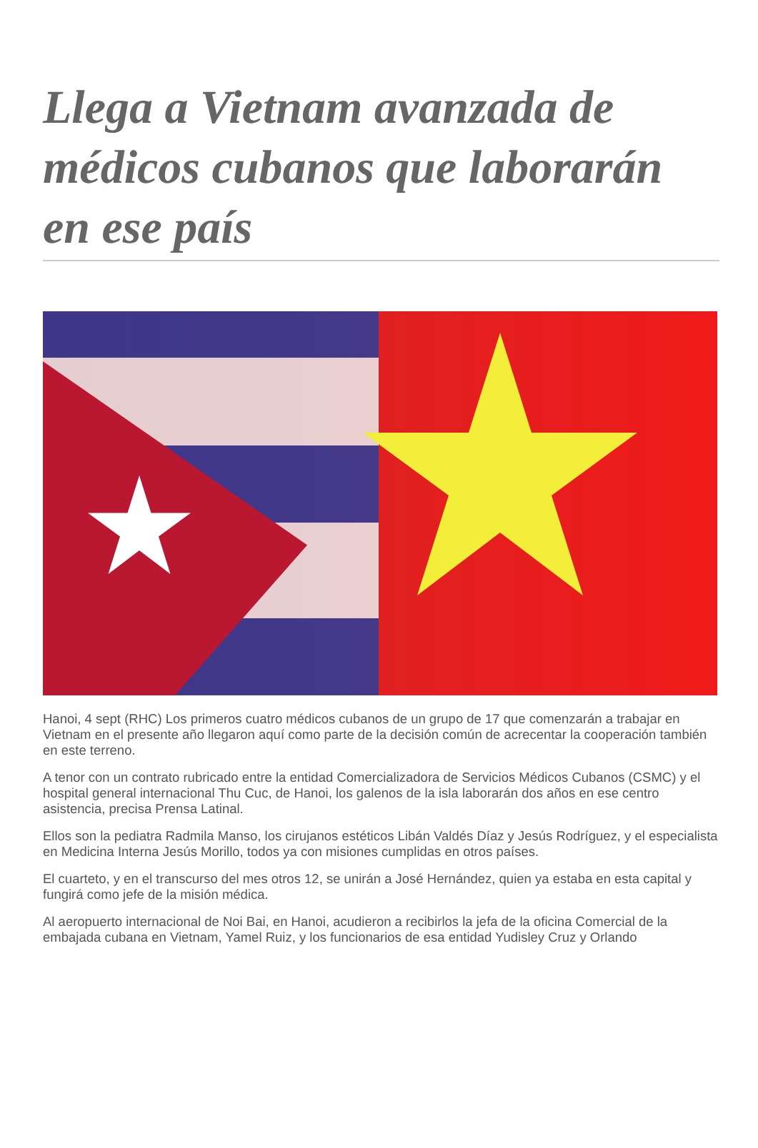Llega a Vietnam avanzada de médicos cubanos que laborarán en ese país
Hanoi, 4 sept (RHC) Los primeros cuatro médicos cubanos de un grupo de 17 que comenzarán a trabajar en Vietnam en el presente año llegaron aquí como parte de la decisión común de acrecentar la cooperación también en este terreno.
A tenor con un contrato rubricado entre la entidad Comercializadora de Servicios Médicos Cubanos (CSMC) y el hospital general internacional Thu Cuc, de Hanoi, los galenos de la isla laborarán dos años en ese centro asistencia, precisa Prensa Latinal.
Ellos son la pediatra Radmila Manso, los cirujanos estéticos Libán Valdés Díaz y Jesús Rodríguez, y el especialista en Medicina Interna Jesús Morillo, todos ya con misiones cumplidas en otros países.
El cuarteto, y en el transcurso del mes otros 12, se unirán a José Hernández, quien ya estaba en esta capital y fungirá como jefe de la misión médica.
Al aeropuerto internacional de Noi Bai, en Hanoi, acudieron a recibirlos la jefa de la oficina Comercial de la embajada cubana en Vietnam, Yamel Ruiz, y los funcionarios de esa entidad Yudisley Cruz y Orlando